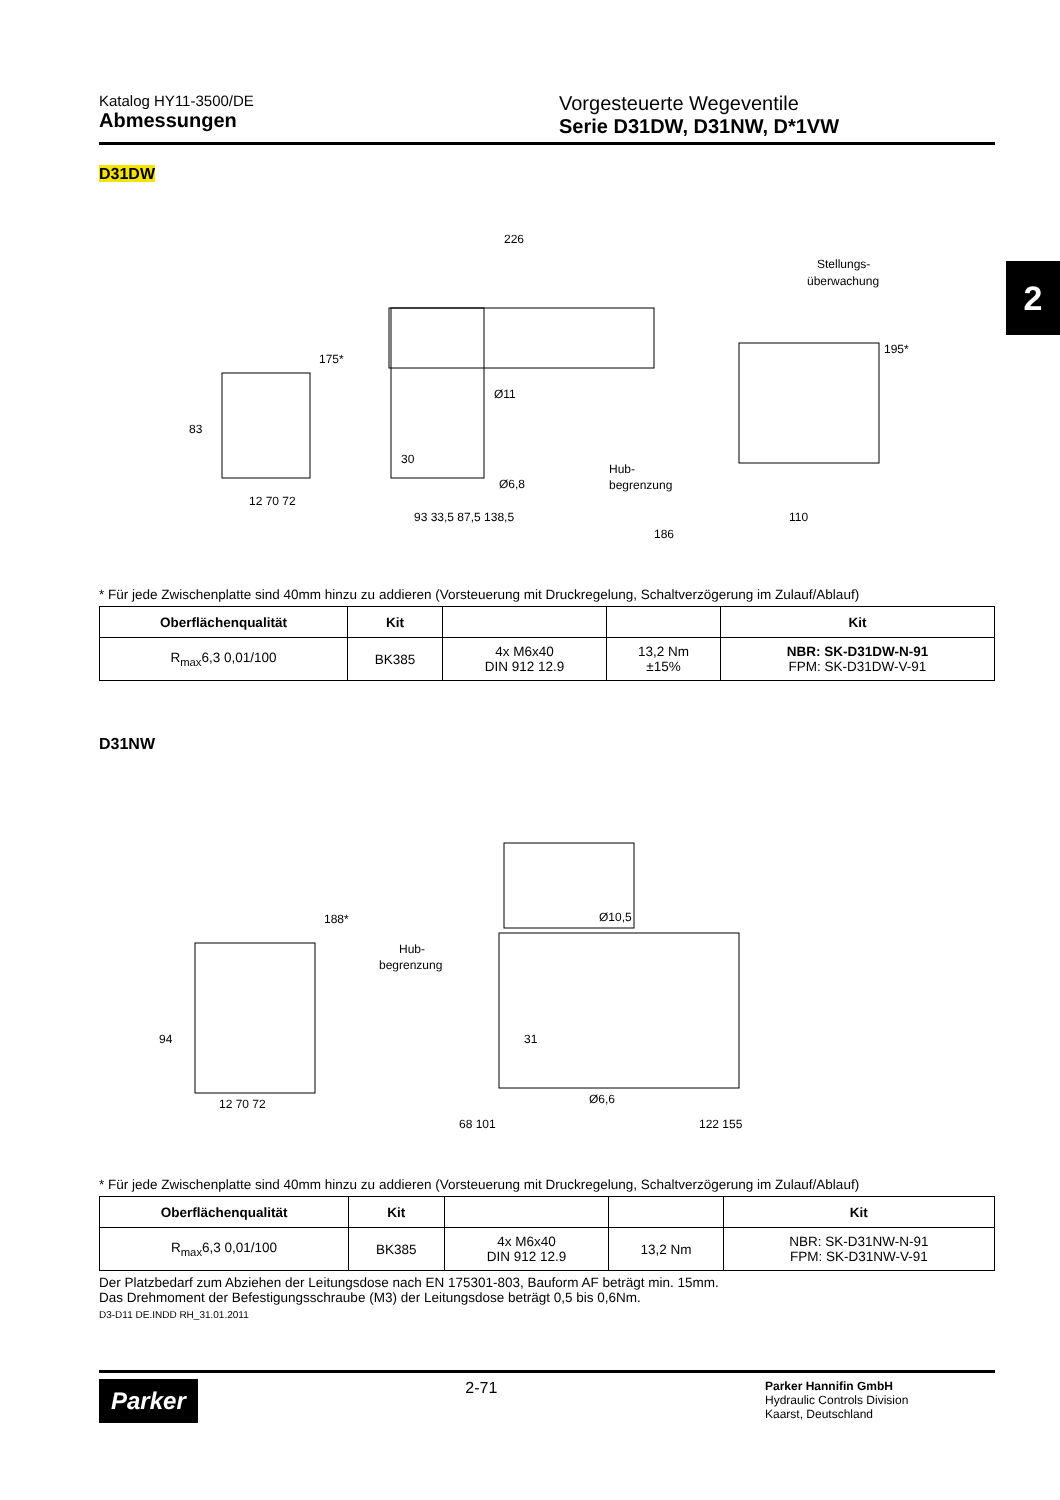Katalog HY11-3500/DE
Abmessungen
Vorgesteuerte Wegeventile
Serie D31DW, D31NW, D*1VW
2
D31DW
226
Stellungs-
überwachung
Ø11
Ø6,8
Hub-
begrenzung
12 70 72
93 33,5 87,5 138,5
186
110
83
175*
195*
30
* Für jede Zwischenplatte sind 40mm hinzu zu addieren (Vorsteuerung mit Druckregelung, Schaltverzögerung im Zulauf/Ablauf)
| Oberflächenqualität | Kit | | | Kit |
| --- | --- | --- | --- | --- |
| R<sub>max</sub>6,3 0,01/100 | BK385 | 4x M6x40 DIN 912 12.9 | 13,2 Nm ±15% | NBR: SK-D31DW-N-91 FPM: SK-D31DW-V-91 |
D31NW
Ø10,5
Hub-
begrenzung
Ø6,6
12 70 72
68 101
122 155
94
188*
31
* Für jede Zwischenplatte sind 40mm hinzu zu addieren (Vorsteuerung mit Druckregelung, Schaltverzögerung im Zulauf/Ablauf)
| Oberflächenqualität | Kit | | | Kit |
| --- | --- | --- | --- | --- |
| R<sub>max</sub>6,3 0,01/100 | BK385 | 4x M6x40 DIN 912 12.9 | 13,2 Nm | NBR: SK-D31NW-N-91 FPM: SK-D31NW-V-91 |
Der Platzbedarf zum Abziehen der Leitungsdose nach EN 175301-803, Bauform AF beträgt min. 15mm.
Das Drehmoment der Befestigungsschraube (M3) der Leitungsdose beträgt 0,5 bis 0,6Nm.
D3-D11 DE.INDD RH_31.01.2011
Parker
2-71
Parker Hannifin GmbH
Hydraulic Controls Division
Kaarst, Deutschland